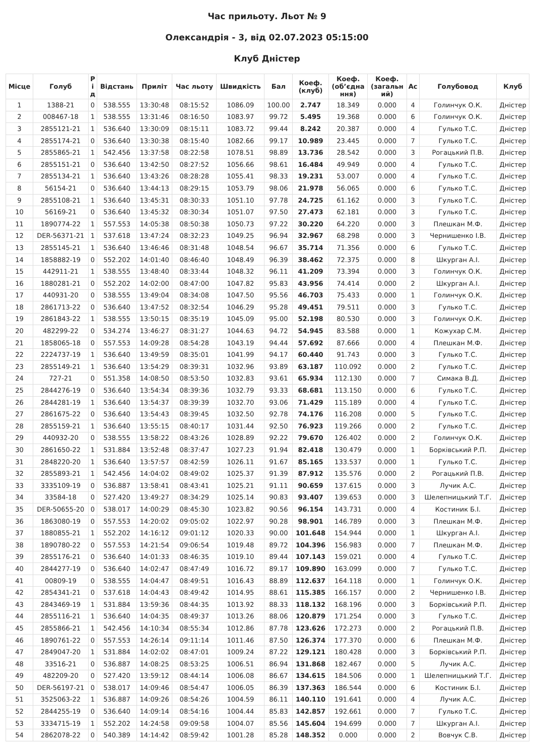Час прильоту. Льот № 9
Олександрія - 3, від 02.07.2023 05:15:00
Клуб Дністер
| Місце | Голуб | Р і д | Відстань | Приліт | Час льоту | Швидкість | Бал | Коеф. (клуб) | Коеф. (об’єдна ння) | Коеф. (загальн ий) | Ас | Голубовод | Клуб |
| --- | --- | --- | --- | --- | --- | --- | --- | --- | --- | --- | --- | --- | --- |
| 1 | 1388-21 | 0 | 538.555 | 13:30:48 | 08:15:52 | 1086.09 | 100.00 | 2.747 | 18.349 | 0.000 | 4 | Голинчук О.К. | Дністер |
| 2 | 008467-18 | 1 | 538.555 | 13:31:46 | 08:16:50 | 1083.97 | 99.72 | 5.495 | 19.368 | 0.000 | 6 | Голинчук О.К. | Дністер |
| 3 | 2855121-21 | 1 | 536.640 | 13:30:09 | 08:15:11 | 1083.72 | 99.44 | 8.242 | 20.387 | 0.000 | 4 | Гулько Т.С. | Дністер |
| 4 | 2855174-21 | 0 | 536.640 | 13:30:38 | 08:15:40 | 1082.66 | 99.17 | 10.989 | 23.445 | 0.000 | 7 | Гулько Т.С. | Дністер |
| 5 | 2855865-21 | 1 | 542.456 | 13:37:58 | 08:22:58 | 1078.51 | 98.89 | 13.736 | 28.542 | 0.000 | 3 | Рогацький П.В. | Дністер |
| 6 | 2855151-21 | 0 | 536.640 | 13:42:50 | 08:27:52 | 1056.66 | 98.61 | 16.484 | 49.949 | 0.000 | 4 | Гулько Т.С. | Дністер |
| 7 | 2855134-21 | 1 | 536.640 | 13:43:26 | 08:28:28 | 1055.41 | 98.33 | 19.231 | 53.007 | 0.000 | 4 | Гулько Т.С. | Дністер |
| 8 | 56154-21 | 0 | 536.640 | 13:44:13 | 08:29:15 | 1053.79 | 98.06 | 21.978 | 56.065 | 0.000 | 6 | Гулько Т.С. | Дністер |
| 9 | 2855108-21 | 1 | 536.640 | 13:45:31 | 08:30:33 | 1051.10 | 97.78 | 24.725 | 61.162 | 0.000 | 3 | Гулько Т.С. | Дністер |
| 10 | 56169-21 | 0 | 536.640 | 13:45:32 | 08:30:34 | 1051.07 | 97.50 | 27.473 | 62.181 | 0.000 | 3 | Гулько Т.С. | Дністер |
| 11 | 1890774-22 | 1 | 557.553 | 14:05:38 | 08:50:38 | 1050.73 | 97.22 | 30.220 | 64.220 | 0.000 | 3 | Плешкан М.Ф. | Дністер |
| 12 | DER-56371-21 | 1 | 537.618 | 13:47:24 | 08:32:23 | 1049.25 | 96.94 | 32.967 | 68.298 | 0.000 | 3 | Чернишенко І.В. | Дністер |
| 13 | 2855145-21 | 1 | 536.640 | 13:46:46 | 08:31:48 | 1048.54 | 96.67 | 35.714 | 71.356 | 0.000 | 6 | Гулько Т.С. | Дністер |
| 14 | 1858882-19 | 0 | 552.202 | 14:01:40 | 08:46:40 | 1048.49 | 96.39 | 38.462 | 72.375 | 0.000 | 8 | Шкурган А.І. | Дністер |
| 15 | 442911-21 | 1 | 538.555 | 13:48:40 | 08:33:44 | 1048.32 | 96.11 | 41.209 | 73.394 | 0.000 | 3 | Голинчук О.К. | Дністер |
| 16 | 1880281-21 | 0 | 552.202 | 14:02:00 | 08:47:00 | 1047.82 | 95.83 | 43.956 | 74.414 | 0.000 | 2 | Шкурган А.І. | Дністер |
| 17 | 440931-20 | 0 | 538.555 | 13:49:04 | 08:34:08 | 1047.50 | 95.56 | 46.703 | 75.433 | 0.000 | 1 | Голинчук О.К. | Дністер |
| 18 | 2861713-22 | 0 | 536.640 | 13:47:52 | 08:32:54 | 1046.29 | 95.28 | 49.451 | 79.511 | 0.000 | 3 | Гулько Т.С. | Дністер |
| 19 | 2861843-22 | 1 | 538.555 | 13:50:15 | 08:35:19 | 1045.09 | 95.00 | 52.198 | 80.530 | 0.000 | 3 | Голинчук О.К. | Дністер |
| 20 | 482299-22 | 0 | 534.274 | 13:46:27 | 08:31:27 | 1044.63 | 94.72 | 54.945 | 83.588 | 0.000 | 1 | Кожухар С.М. | Дністер |
| 21 | 1858065-18 | 0 | 557.553 | 14:09:28 | 08:54:28 | 1043.19 | 94.44 | 57.692 | 87.666 | 0.000 | 4 | Плешкан М.Ф. | Дністер |
| 22 | 2224737-19 | 1 | 536.640 | 13:49:59 | 08:35:01 | 1041.99 | 94.17 | 60.440 | 91.743 | 0.000 | 3 | Гулько Т.С. | Дністер |
| 23 | 2855149-21 | 1 | 536.640 | 13:54:29 | 08:39:31 | 1032.96 | 93.89 | 63.187 | 110.092 | 0.000 | 2 | Гулько Т.С. | Дністер |
| 24 | 727-21 | 0 | 551.358 | 14:08:50 | 08:53:50 | 1032.83 | 93.61 | 65.934 | 112.130 | 0.000 | 7 | Симака В.Д. | Дністер |
| 25 | 2844276-19 | 0 | 536.640 | 13:54:34 | 08:39:36 | 1032.79 | 93.33 | 68.681 | 113.150 | 0.000 | 6 | Гулько Т.С. | Дністер |
| 26 | 2844281-19 | 1 | 536.640 | 13:54:37 | 08:39:39 | 1032.70 | 93.06 | 71.429 | 115.189 | 0.000 | 4 | Гулько Т.С. | Дністер |
| 27 | 2861675-22 | 0 | 536.640 | 13:54:43 | 08:39:45 | 1032.50 | 92.78 | 74.176 | 116.208 | 0.000 | 5 | Гулько Т.С. | Дністер |
| 28 | 2855159-21 | 1 | 536.640 | 13:55:15 | 08:40:17 | 1031.44 | 92.50 | 76.923 | 119.266 | 0.000 | 2 | Гулько Т.С. | Дністер |
| 29 | 440932-20 | 0 | 538.555 | 13:58:22 | 08:43:26 | 1028.89 | 92.22 | 79.670 | 126.402 | 0.000 | 2 | Голинчук О.К. | Дністер |
| 30 | 2861650-22 | 1 | 531.884 | 13:52:48 | 08:37:47 | 1027.23 | 91.94 | 82.418 | 130.479 | 0.000 | 1 | Борківський Р.П. | Дністер |
| 31 | 2848220-20 | 1 | 536.640 | 13:57:57 | 08:42:59 | 1026.11 | 91.67 | 85.165 | 133.537 | 0.000 | 1 | Гулько Т.С. | Дністер |
| 32 | 2855893-21 | 1 | 542.456 | 14:04:02 | 08:49:02 | 1025.37 | 91.39 | 87.912 | 135.576 | 0.000 | 2 | Рогацький П.В. | Дністер |
| 33 | 3335109-19 | 0 | 536.887 | 13:58:41 | 08:43:41 | 1025.21 | 91.11 | 90.659 | 137.615 | 0.000 | 3 | Лучик А.С. | Дністер |
| 34 | 33584-18 | 0 | 527.420 | 13:49:27 | 08:34:29 | 1025.14 | 90.83 | 93.407 | 139.653 | 0.000 | 3 | Шелепницький Т.Г. | Дністер |
| 35 | DER-50655-20 | 0 | 538.017 | 14:00:29 | 08:45:30 | 1023.82 | 90.56 | 96.154 | 143.731 | 0.000 | 4 | Костиник Б.І. | Дністер |
| 36 | 1863080-19 | 0 | 557.553 | 14:20:02 | 09:05:02 | 1022.97 | 90.28 | 98.901 | 146.789 | 0.000 | 3 | Плешкан М.Ф. | Дністер |
| 37 | 1880855-21 | 1 | 552.202 | 14:16:12 | 09:01:12 | 1020.33 | 90.00 | 101.648 | 154.944 | 0.000 | 1 | Шкурган А.І. | Дністер |
| 38 | 1890780-22 | 0 | 557.553 | 14:21:54 | 09:06:54 | 1019.48 | 89.72 | 104.396 | 156.983 | 0.000 | 7 | Плешкан М.Ф. | Дністер |
| 39 | 2855176-21 | 0 | 536.640 | 14:01:33 | 08:46:35 | 1019.10 | 89.44 | 107.143 | 159.021 | 0.000 | 4 | Гулько Т.С. | Дністер |
| 40 | 2844277-19 | 0 | 536.640 | 14:02:47 | 08:47:49 | 1016.72 | 89.17 | 109.890 | 163.099 | 0.000 | 7 | Гулько Т.С. | Дністер |
| 41 | 00809-19 | 0 | 538.555 | 14:04:47 | 08:49:51 | 1016.43 | 88.89 | 112.637 | 164.118 | 0.000 | 1 | Голинчук О.К. | Дністер |
| 42 | 2854341-21 | 0 | 537.618 | 14:04:43 | 08:49:42 | 1014.95 | 88.61 | 115.385 | 166.157 | 0.000 | 2 | Чернишенко І.В. | Дністер |
| 43 | 2843469-19 | 1 | 531.884 | 13:59:36 | 08:44:35 | 1013.92 | 88.33 | 118.132 | 168.196 | 0.000 | 3 | Борківський Р.П. | Дністер |
| 44 | 2855116-21 | 1 | 536.640 | 14:04:35 | 08:49:37 | 1013.26 | 88.06 | 120.879 | 171.254 | 0.000 | 3 | Гулько Т.С. | Дністер |
| 45 | 2855866-21 | 1 | 542.456 | 14:10:34 | 08:55:34 | 1012.86 | 87.78 | 123.626 | 172.273 | 0.000 | 2 | Рогацький П.В. | Дністер |
| 46 | 1890761-22 | 0 | 557.553 | 14:26:14 | 09:11:14 | 1011.46 | 87.50 | 126.374 | 177.370 | 0.000 | 6 | Плешкан М.Ф. | Дністер |
| 47 | 2849047-20 | 1 | 531.884 | 14:02:02 | 08:47:01 | 1009.24 | 87.22 | 129.121 | 180.428 | 0.000 | 3 | Борківський Р.П. | Дністер |
| 48 | 33516-21 | 0 | 536.887 | 14:08:25 | 08:53:25 | 1006.51 | 86.94 | 131.868 | 182.467 | 0.000 | 5 | Лучик А.С. | Дністер |
| 49 | 482209-20 | 0 | 527.420 | 13:59:12 | 08:44:14 | 1006.08 | 86.67 | 134.615 | 184.506 | 0.000 | 1 | Шелепницький Т.Г. | Дністер |
| 50 | DER-56197-21 | 0 | 538.017 | 14:09:46 | 08:54:47 | 1006.05 | 86.39 | 137.363 | 186.544 | 0.000 | 6 | Костиник Б.І. | Дністер |
| 51 | 3525063-22 | 1 | 536.887 | 14:09:26 | 08:54:26 | 1004.59 | 86.11 | 140.110 | 191.641 | 0.000 | 4 | Лучик А.С. | Дністер |
| 52 | 2844255-19 | 0 | 536.640 | 14:09:14 | 08:54:16 | 1004.44 | 85.83 | 142.857 | 192.661 | 0.000 | 7 | Гулько Т.С. | Дністер |
| 53 | 3334715-19 | 1 | 552.202 | 14:24:58 | 09:09:58 | 1004.07 | 85.56 | 145.604 | 194.699 | 0.000 | 7 | Шкурган А.І. | Дністер |
| 54 | 2862078-22 | 0 | 540.389 | 14:14:42 | 08:59:42 | 1001.28 | 85.28 | 148.352 | 0.000 | 0.000 | 2 | Вовчук С.В. | Дністер |